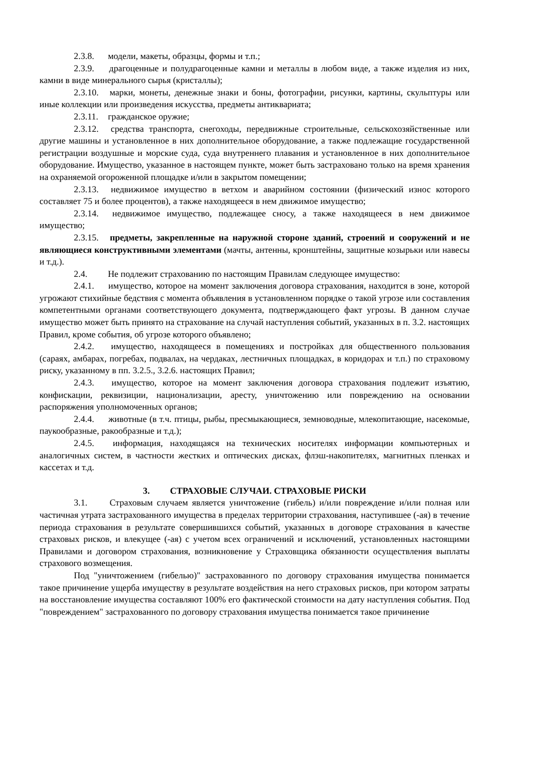2.3.8. модели, макеты, образцы, формы и т.п.;
2.3.9. драгоценные и полудрагоценные камни и металлы в любом виде, а также изделия из них, камни в виде минерального сырья (кристаллы);
2.3.10. марки, монеты, денежные знаки и боны, фотографии, рисунки, картины, скульптуры или иные коллекции или произведения искусства, предметы антиквариата;
2.3.11. гражданское оружие;
2.3.12. средства транспорта, снегоходы, передвижные строительные, сельскохозяйственные или другие машины и установленное в них дополнительное оборудование, а также подлежащие государственной регистрации воздушные и морские суда, суда внутреннего плавания и установленное в них дополнительное оборудование. Имущество, указанное в настоящем пункте, может быть застраховано только на время хранения на охраняемой огороженной площадке и/или в закрытом помещении;
2.3.13. недвижимое имущество в ветхом и аварийном состоянии (физический износ которого составляет 75 и более процентов), а также находящееся в нем движимое имущество;
2.3.14. недвижимое имущество, подлежащее сносу, а также находящееся в нем движимое имущество;
2.3.15. предметы, закрепленные на наружной стороне зданий, строений и сооружений и не являющиеся конструктивными элементами (мачты, антенны, кронштейны, защитные козырьки или навесы и т.д.).
2.4. Не подлежит страхованию по настоящим Правилам следующее имущество:
2.4.1. имущество, которое на момент заключения договора страхования, находится в зоне, которой угрожают стихийные бедствия с момента объявления в установленном порядке о такой угрозе или составления компетентными органами соответствующего документа, подтверждающего факт угрозы. В данном случае имущество может быть принято на страхование на случай наступления событий, указанных в п. 3.2. настоящих Правил, кроме события, об угрозе которого объявлено;
2.4.2. имущество, находящееся в помещениях и постройках для общественного пользования (сараях, амбарах, погребах, подвалах, на чердаках, лестничных площадках, в коридорах и т.п.) по страховому риску, указанному в пп. 3.2.5., 3.2.6. настоящих Правил;
2.4.3. имущество, которое на момент заключения договора страхования подлежит изъятию, конфискации, реквизиции, национализации, аресту, уничтожению или повреждению на основании распоряжения уполномоченных органов;
2.4.4. животные (в т.ч. птицы, рыбы, пресмыкающиеся, земноводные, млекопитающие, насекомые, паукообразные, ракообразные и т.д.);
2.4.5. информация, находящаяся на технических носителях информации компьютерных и аналогичных систем, в частности жестких и оптических дисках, флэш-накопителях, магнитных пленках и кассетах и т.д.
3. СТРАХОВЫЕ СЛУЧАИ. СТРАХОВЫЕ РИСКИ
3.1. Страховым случаем является уничтожение (гибель) и/или повреждение и/или полная или частичная утрата застрахованного имущества в пределах территории страхования, наступившее (-ая) в течение периода страхования в результате совершившихся событий, указанных в договоре страхования в качестве страховых рисков, и влекущее (-ая) с учетом всех ограничений и исключений, установленных настоящими Правилами и договором страхования, возникновение у Страховщика обязанности осуществления выплаты страхового возмещения.
Под "уничтожением (гибелью)" застрахованного по договору страхования имущества понимается такое причинение ущерба имуществу в результате воздействия на него страховых рисков, при котором затраты на восстановление имущества составляют 100% его фактической стоимости на дату наступления события. Под "повреждением" застрахованного по договору страхования имущества понимается такое причинение